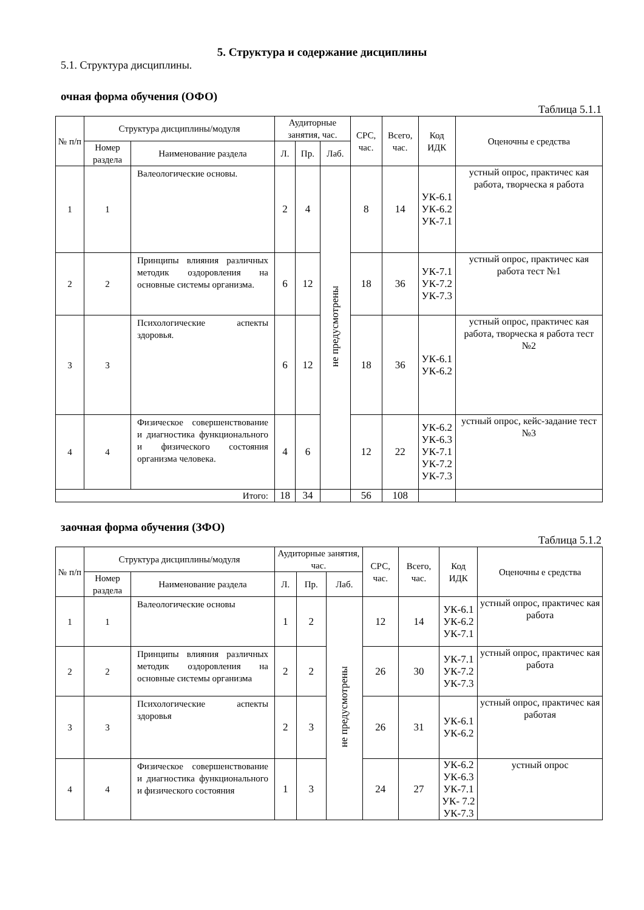5. Структура и содержание дисциплины
5.1. Структура дисциплины.
очная форма обучения (ОФО)
Таблица 5.1.1
| № п/п | Структура дисциплины/модуля | | Аудиторные занятия, час. | | | СРС, час. | Всего, час. | Код ИДК | Оценочны е средства |
| --- | --- | --- | --- | --- | --- | --- | --- | --- | --- |
| | Номер раздела | Наименование раздела | Л. | Пр. | Лаб. | | | | |
| 1 | 1 | Валеологические основы. | 2 | 4 | не предусмотрены | 8 | 14 | УК-6.1 УК-6.2 УК-7.1 | устный опрос, практичес кая работа, творческа я работа |
| 2 | 2 | Принципы влияния различных методик оздоровления на основные системы организма. | 6 | 12 | | 18 | 36 | УК-7.1 УК-7.2 УК-7.3 | устный опрос, практичес кая работа тест №1 |
| 3 | 3 | Психологические аспекты здоровья. | 6 | 12 | | 18 | 36 | УК-6.1 УК-6.2 | устный опрос, практичес кая работа, творческа я работа тест №2 |
| 4 | 4 | Физическое совершенствование и диагностика функционального и физического состояния организма человека. | 4 | 6 | | 12 | 22 | УК-6.2 УК-6.3 УК-7.1 УК-7.2 УК-7.3 | устный опрос, кейс-задание тест №3 |
| Итого: | | | 18 | 34 | | 56 | 108 | | |
заочная форма обучения (ЗФО)
Таблица 5.1.2
| № п/п | Структура дисциплины/модуля | | Аудиторные занятия, час. | | | СРС, час. | Всего, час. | Код ИДК | Оценочны е средства |
| --- | --- | --- | --- | --- | --- | --- | --- | --- | --- |
| | Номер раздела | Наименование раздела | Л. | Пр. | Лаб. | | | | |
| 1 | 1 | Валеологические основы | 1 | 2 | не предусмотрены | 12 | 14 | УК-6.1 УК-6.2 УК-7.1 | устный опрос, практичес кая работа |
| 2 | 2 | Принципы влияния различных методик оздоровления на основные системы организма | 2 | 2 | | 26 | 30 | УК-7.1 УК-7.2 УК-7.3 | устный опрос, практичес кая работа |
| 3 | 3 | Психологические аспекты здоровья | 2 | 3 | | 26 | 31 | УК-6.1 УК-6.2 | устный опрос, практичес кая работая |
| 4 | 4 | Физическое совершенствование и диагностика функционального и физического состояния | 1 | 3 | | 24 | 27 | УК-6.2 УК-6.3 УК-7.1 УК- 7.2 УК-7.3 | устный опрос |